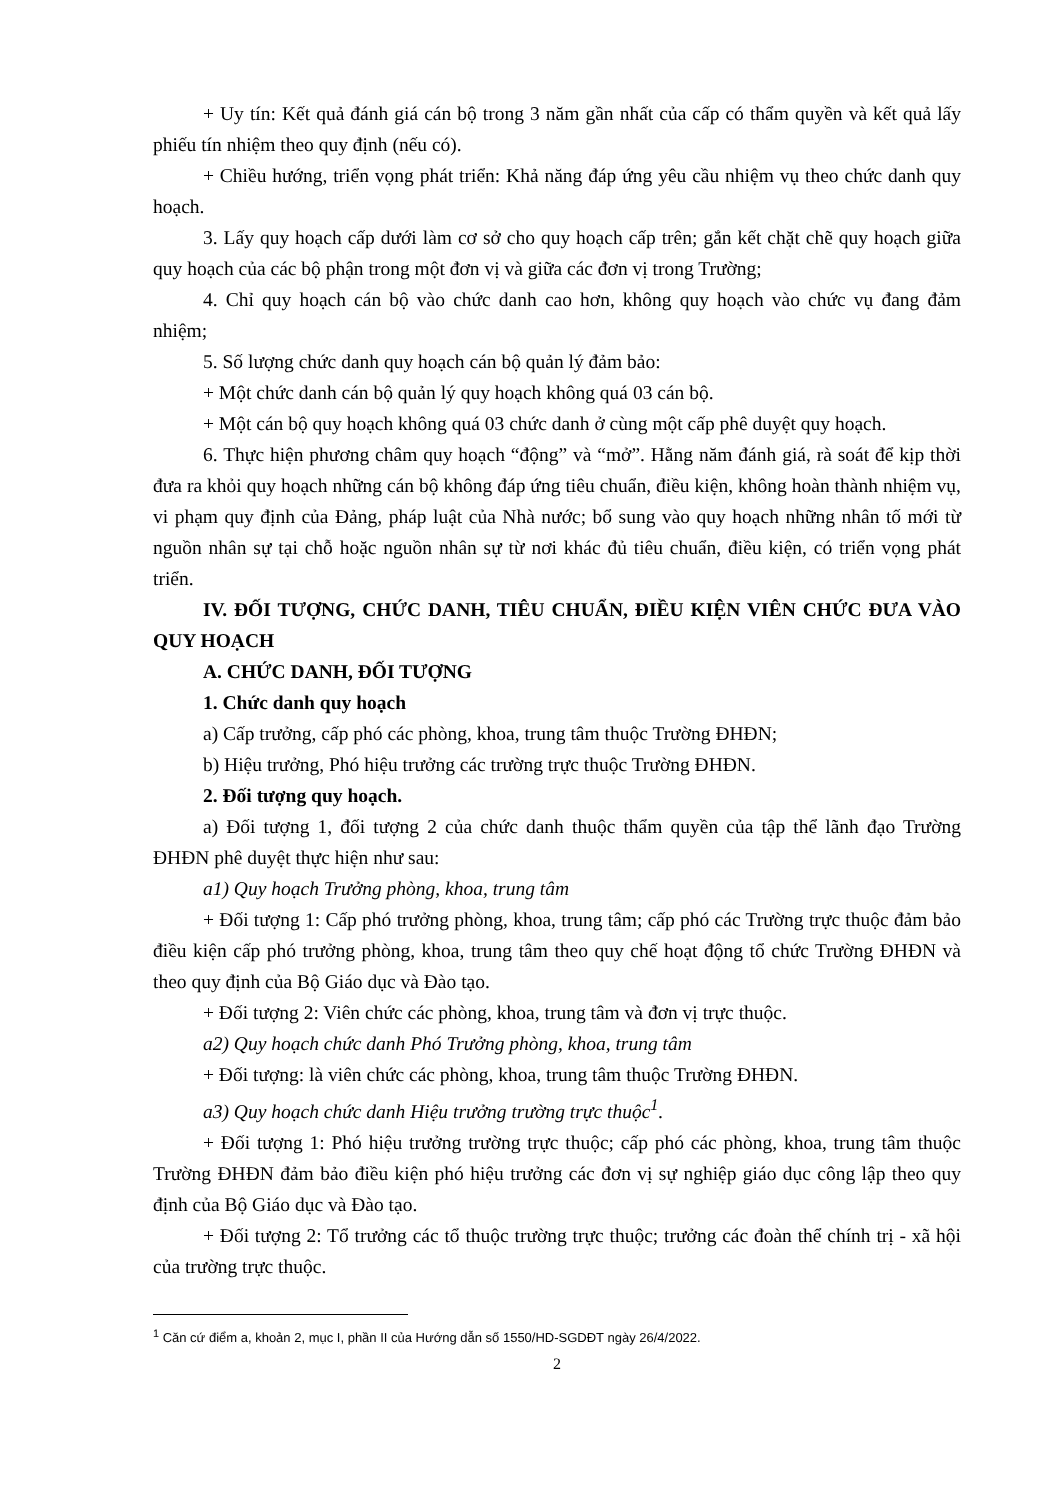+ Uy tín: Kết quả đánh giá cán bộ trong 3 năm gần nhất của cấp có thẩm quyền và kết quả lấy phiếu tín nhiệm theo quy định (nếu có).
+ Chiều hướng, triển vọng phát triển: Khả năng đáp ứng yêu cầu nhiệm vụ theo chức danh quy hoạch.
3. Lấy quy hoạch cấp dưới làm cơ sở cho quy hoạch cấp trên; gắn kết chặt chẽ quy hoạch giữa quy hoạch của các bộ phận trong một đơn vị và giữa các đơn vị trong Trường;
4. Chỉ quy hoạch cán bộ vào chức danh cao hơn, không quy hoạch vào chức vụ đang đảm nhiệm;
5. Số lượng chức danh quy hoạch cán bộ quản lý đảm bảo:
+ Một chức danh cán bộ quản lý quy hoạch không quá 03 cán bộ.
+ Một cán bộ quy hoạch không quá 03 chức danh ở cùng một cấp phê duyệt quy hoạch.
6. Thực hiện phương châm quy hoạch “động” và “mở”. Hằng năm đánh giá, rà soát để kịp thời đưa ra khỏi quy hoạch những cán bộ không đáp ứng tiêu chuẩn, điều kiện, không hoàn thành nhiệm vụ, vi phạm quy định của Đảng, pháp luật của Nhà nước; bổ sung vào quy hoạch những nhân tố mới từ nguồn nhân sự tại chỗ hoặc nguồn nhân sự từ nơi khác đủ tiêu chuẩn, điều kiện, có triển vọng phát triển.
IV. ĐỐI TƯỢNG, CHỨC DANH, TIÊU CHUẨN, ĐIỀU KIỆN VIÊN CHỨC ĐƯA VÀO QUY HOẠCH
A. CHỨC DANH, ĐỐI TƯỢNG
1. Chức danh quy hoạch
a) Cấp trưởng, cấp phó các phòng, khoa, trung tâm thuộc Trường ĐHĐN;
b) Hiệu trưởng, Phó hiệu trưởng các trường trực thuộc Trường ĐHĐN.
2. Đối tượng quy hoạch.
a) Đối tượng 1, đối tượng 2 của chức danh thuộc thẩm quyền của tập thể lãnh đạo Trường ĐHĐN phê duyệt thực hiện như sau:
a1) Quy hoạch Trưởng phòng, khoa, trung tâm
+ Đối tượng 1: Cấp phó trưởng phòng, khoa, trung tâm; cấp phó các Trường trực thuộc đảm bảo điều kiện cấp phó trưởng phòng, khoa, trung tâm theo quy chế hoạt động tổ chức Trường ĐHĐN và theo quy định của Bộ Giáo dục và Đào tạo.
+ Đối tượng 2: Viên chức các phòng, khoa, trung tâm và đơn vị trực thuộc.
a2) Quy hoạch chức danh Phó Trưởng phòng, khoa, trung tâm
+ Đối tượng: là viên chức các phòng, khoa, trung tâm thuộc Trường ĐHĐN.
a3) Quy hoạch chức danh Hiệu trưởng trường trực thuộc<sup>1</sup>.
+ Đối tượng 1: Phó hiệu trưởng trường trực thuộc; cấp phó các phòng, khoa, trung tâm thuộc Trường ĐHĐN đảm bảo điều kiện phó hiệu trưởng các đơn vị sự nghiệp giáo dục công lập theo quy định của Bộ Giáo dục và Đào tạo.
+ Đối tượng 2: Tổ trưởng các tổ thuộc trường trực thuộc; trưởng các đoàn thể chính trị - xã hội của trường trực thuộc.
<sup>1</sup> Căn cứ điểm a, khoản 2, mục I, phần II của Hướng dẫn số 1550/HD-SGDĐT ngày 26/4/2022.
2